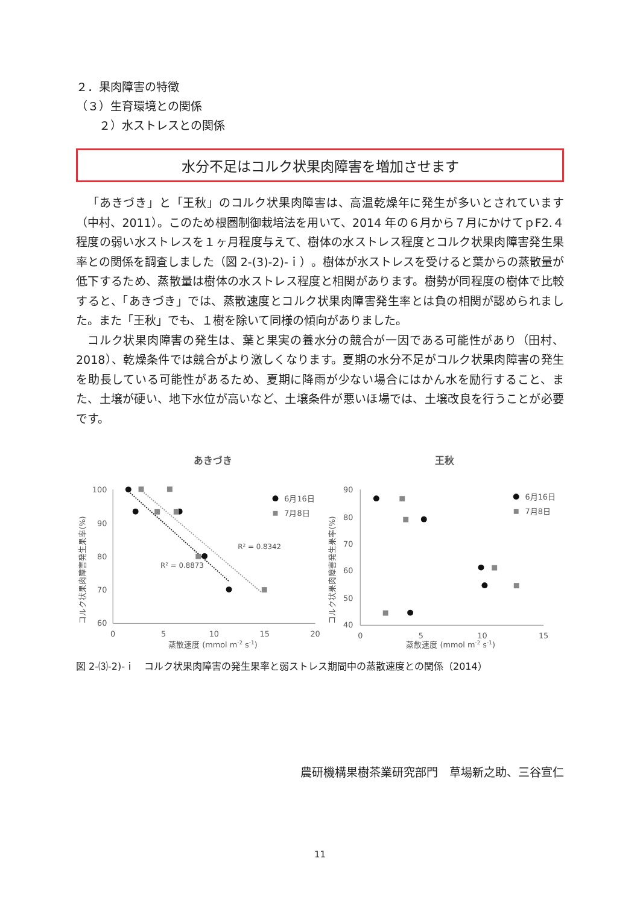２．果肉障害の特徴
（３）生育環境との関係
２）水ストレスとの関係
水分不足はコルク状果肉障害を増加させます
「あきづき」と「王秋」のコルク状果肉障害は、高温乾燥年に発生が多いとされています（中村、2011）。このため根圏制御栽培法を用いて、2014 年の６月から７月にかけてｐF2.４程度の弱い水ストレスを１ヶ月程度与えて、樹体の水ストレス程度とコルク状果肉障害発生果率との関係を調査しました（図 2-(3)-2)-ｉ）。樹体が水ストレスを受けると葉からの蒸散量が低下するため、蒸散量は樹体の水ストレス程度と相関があります。樹勢が同程度の樹体で比較すると、「あきづき」では、蒸散速度とコルク状果肉障害発生率とは負の相関が認められました。また「王秋」でも、１樹を除いて同様の傾向がありました。
コルク状果肉障害の発生は、葉と果実の養水分の競合が一因である可能性があり（田村、2018）、乾燥条件では競合がより激しくなります。夏期の水分不足がコルク状果肉障害の発生を助長している可能性があるため、夏期に降雨が少ない場合にはかん水を励行すること、また、土壌が硬い、地下水位が高いなど、土壌条件が悪いほ場では、土壌改良を行うことが必要です。
あきづき
コルク状果肉障害発生果率(%)
100
90
80
70
60
0
5
10
15
20
蒸散速度 (mmol m-2 s-1)
R² = 0.8342
R² = 0.8873
6月16日
7月8日
王秋
コルク状果肉障害発生果率(%)
90
80
70
60
50
40
0
5
10
15
蒸散速度 (mmol m-2 s-1)
6月16日
7月8日
図 2-⑶-2)-ｉ　コルク状果肉障害の発生果率と弱ストレス期間中の蒸散速度との関係（2014）
農研機構果樹茶業研究部門　草場新之助、三谷宣仁
11